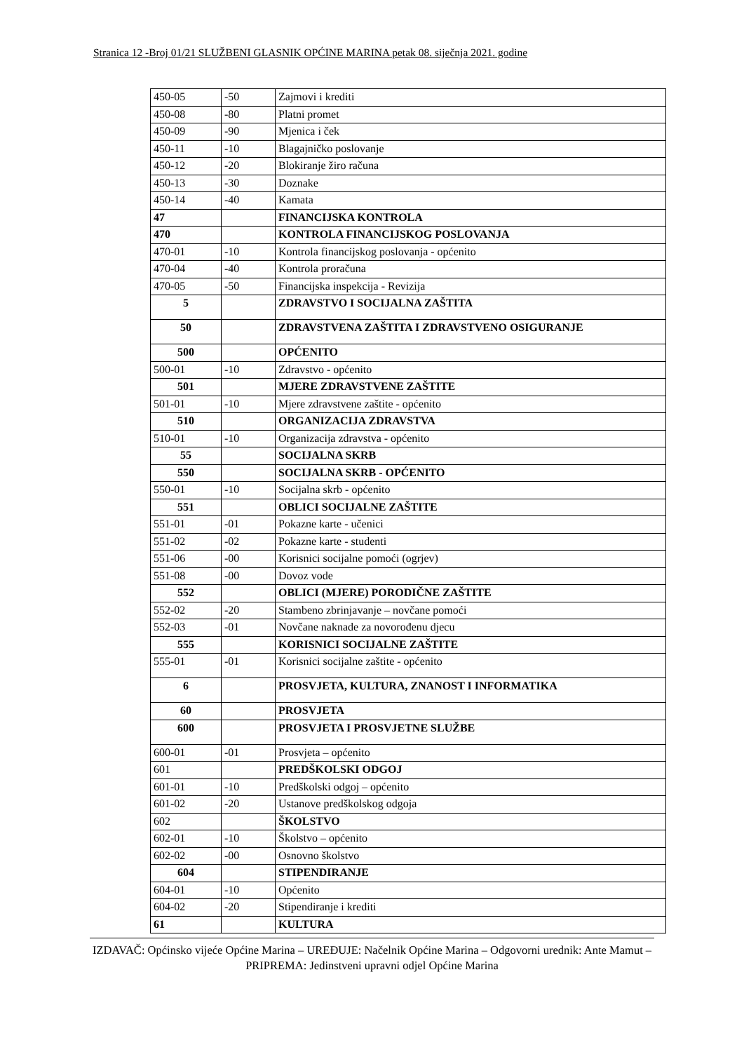Stranica 12 -Broj 01/21 SLUŽBENI GLASNIK OPĆINE MARINA petak 08. siječnja 2021. godine
| 450-05 | -50 | Zajmovi i krediti |
| 450-08 | -80 | Platni promet |
| 450-09 | -90 | Mjenica i ček |
| 450-11 | -10 | Blagajničko poslovanje |
| 450-12 | -20 | Blokiranje žiro računa |
| 450-13 | -30 | Doznake |
| 450-14 | -40 | Kamata |
| 47 | | FINANCIJSKA KONTROLA |
| 470 | | KONTROLA FINANCIJSKOG POSLOVANJA |
| 470-01 | -10 | Kontrola financijskog poslovanja - općenito |
| 470-04 | -40 | Kontrola proračuna |
| 470-05 | -50 | Financijska inspekcija - Revizija |
| 5 | | ZDRAVSTVO I SOCIJALNA ZAŠTITA |
| 50 | | ZDRAVSTVENA ZAŠTITA I ZDRAVSTVENO OSIGURANJE |
| 500 | | OPĆENITO |
| 500-01 | -10 | Zdravstvo - općenito |
| 501 | | MJERE ZDRAVSTVENE ZAŠTITE |
| 501-01 | -10 | Mjere zdravstvene zaštite - općenito |
| 510 | | ORGANIZACIJA ZDRAVSTVA |
| 510-01 | -10 | Organizacija zdravstva - općenito |
| 55 | | SOCIJALNA SKRB |
| 550 | | SOCIJALNA SKRB - OPĆENITO |
| 550-01 | -10 | Socijalna skrb - općenito |
| 551 | | OBLICI SOCIJALNE ZAŠTITE |
| 551-01 | -01 | Pokazne karte - učenici |
| 551-02 | -02 | Pokazne karte - studenti |
| 551-06 | -00 | Korisnici socijalne pomoći (ogrjev) |
| 551-08 | -00 | Dovoz vode |
| 552 | | OBLICI (MJERE) PORODIČNE ZAŠTITE |
| 552-02 | -20 | Stambeno zbrinjavanje – novčane pomoći |
| 552-03 | -01 | Novčane naknade za novorođenu djecu |
| 555 | | KORISNICI SOCIJALNE ZAŠTITE |
| 555-01 | -01 | Korisnici socijalne zaštite - općenito |
| 6 | | PROSVJETA, KULTURA, ZNANOST I INFORMATIKA |
| 60 | | PROSVJETA |
| 600 | | PROSVJETA I PROSVJETNE SLUŽBE |
| 600-01 | -01 | Prosvjeta – općenito |
| 601 | | PREDŠKOLSKI ODGOJ |
| 601-01 | -10 | Predškolski odgoj – općenito |
| 601-02 | -20 | Ustanove predškolskog odgoja |
| 602 | | ŠKOLSTVO |
| 602-01 | -10 | Školstvo – općenito |
| 602-02 | -00 | Osnovno školstvo |
| 604 | | STIPENDIRANJE |
| 604-01 | -10 | Općenito |
| 604-02 | -20 | Stipendiranje i krediti |
| 61 | | KULTURA |
IZDAVAČ: Općinsko vijeće Općine Marina – UREĐUJE: Načelnik Općine Marina – Odgovorni urednik: Ante Mamut – PRIPREMA: Jedinstveni upravni odjel Općine Marina